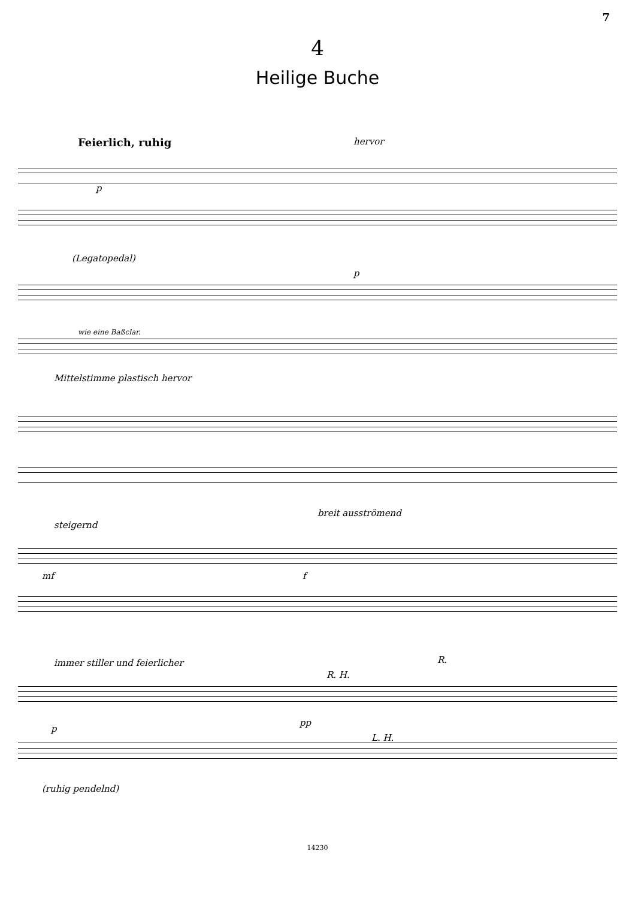7
4
Heilige Buche
Feierlich, ruhig hervor
p
(Legatopedal)
p
wie eine Baßclar.
Mittelstimme plastisch hervor
steigernd
breit ausströmend
mf f
immer stiller und feierlicher
R. H.
R.
p
pp
L. H.
(ruhig pendelnd)
14230